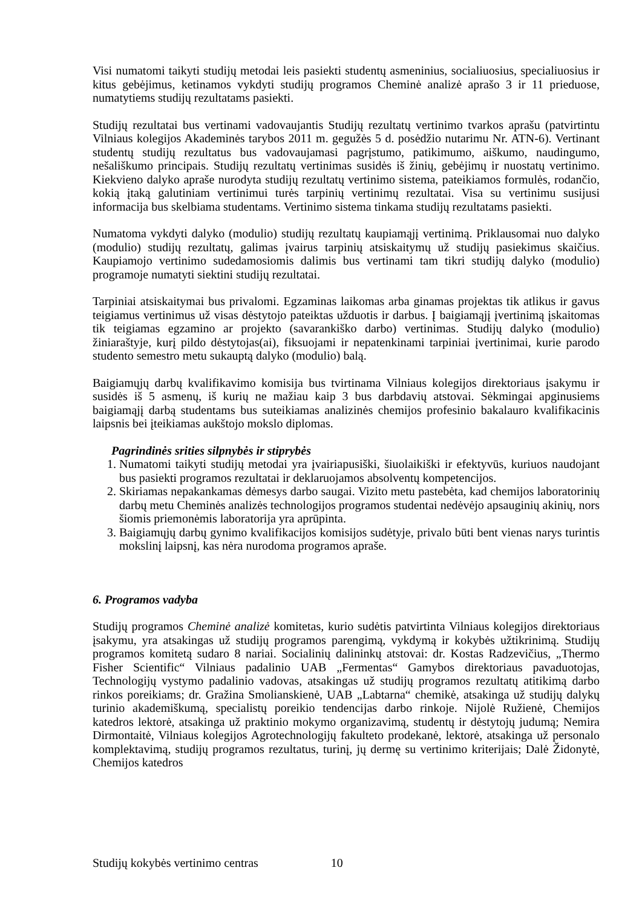Visi numatomi taikyti studijų metodai leis pasiekti studentų asmeninius, socialiuosius, specialiuosius ir kitus gebėjimus, ketinamos vykdyti studijų programos Cheminė analizė aprašo 3 ir 11 prieduose, numatytiems studijų rezultatams pasiekti.
Studijų rezultatai bus vertinami vadovaujantis Studijų rezultatų vertinimo tvarkos aprašu (patvirtintu Vilniaus kolegijos Akademinės tarybos 2011 m. gegužės 5 d. posėdžio nutarimu Nr. ATN-6). Vertinant studentų studijų rezultatus bus vadovaujamasi pagrįstumo, patikimumo, aiškumo, naudingumo, nešališkumo principais. Studijų rezultatų vertinimas susidės iš žinių, gebėjimų ir nuostatų vertinimo. Kiekvieno dalyko apraše nurodyta studijų rezultatų vertinimo sistema, pateikiamos formulės, rodančio, kokią įtaką galutiniam vertinimui turės tarpinių vertinimų rezultatai. Visa su vertinimu susijusi informacija bus skelbiama studentams. Vertinimo sistema tinkama studijų rezultatams pasiekti.
Numatoma vykdyti dalyko (modulio) studijų rezultatų kaupiamąjį vertinimą. Priklausomai nuo dalyko (modulio) studijų rezultatų, galimas įvairus tarpinių atsiskaitymų už studijų pasiekimus skaičius. Kaupiamojo vertinimo sudedamosiomis dalimis bus vertinami tam tikri studijų dalyko (modulio) programoje numatyti siektini studijų rezultatai.
Tarpiniai atsiskaitymai bus privalomi. Egzaminas laikomas arba ginamas projektas tik atlikus ir gavus teigiamus vertinimus už visas dėstytojo pateiktas užduotis ir darbus. Į baigiamąjį įvertinimą įskaitomas tik teigiamas egzamino ar projekto (savarankiško darbo) vertinimas. Studijų dalyko (modulio) žiniaraštyje, kurį pildo dėstytojas(ai), fiksuojami ir nepatenkinami tarpiniai įvertinimai, kurie parodo studento semestro metu sukauptą dalyko (modulio) balą.
Baigiamųjų darbų kvalifikavimo komisija bus tvirtinama Vilniaus kolegijos direktoriaus įsakymu ir susidės iš 5 asmenų, iš kurių ne mažiau kaip 3 bus darbdavių atstovai. Sėkmingai apginusiems baigiamąjį darbą studentams bus suteikiamas analizinės chemijos profesinio bakalauro kvalifikacinis laipsnis bei įteikiamas aukštojo mokslo diplomas.
Pagrindinės srities silpnybės ir stiprybės
1. Numatomi taikyti studijų metodai yra įvairiapusiški, šiuolaikiški ir efektyvūs, kuriuos naudojant bus pasiekti programos rezultatai ir deklaruojamos absolventų kompetencijos.
2. Skiriamas nepakankamas dėmesys darbo saugai. Vizito metu pastebėta, kad chemijos laboratorinių darbų metu Cheminės analizės technologijos programos studentai nedėvėjo apsauginių akinių, nors šiomis priemonėmis laboratorija yra aprūpinta.
3. Baigiamųjų darbų gynimo kvalifikacijos komisijos sudėtyje, privalo būti bent vienas narys turintis mokslinį laipsnį, kas nėra nurodoma programos apraše.
6. Programos vadyba
Studijų programos Cheminė analizė komitetas, kurio sudėtis patvirtinta Vilniaus kolegijos direktoriaus įsakymu, yra atsakingas už studijų programos parengimą, vykdymą ir kokybės užtikrinimą. Studijų programos komitetą sudaro 8 nariai. Socialinių dalininkų atstovai: dr. Kostas Radzevičius, „Thermo Fisher Scientific“ Vilniaus padalinio UAB „Fermentas“ Gamybos direktoriaus pavaduotojas, Technologijų vystymo padalinio vadovas, atsakingas už studijų programos rezultatų atitikimą darbo rinkos poreikiams; dr. Gražina Smolianskienė, UAB „Labtarna“ chemikė, atsakinga už studijų dalykų turinio akademiškumą, specialistų poreikio tendencijas darbo rinkoje. Nijolė Ružienė, Chemijos katedros lektorė, atsakinga už praktinio mokymo organizavimą, studentų ir dėstytojų judumą; Nemira Dirmontaitė, Vilniaus kolegijos Agrotechnologijų fakulteto prodekanė, lektorė, atsakinga už personalo komplektavimą, studijų programos rezultatus, turinį, jų dermę su vertinimo kriterijais; Dalė Židonytė, Chemijos katedros
Studijų kokybės vertinimo centras 10